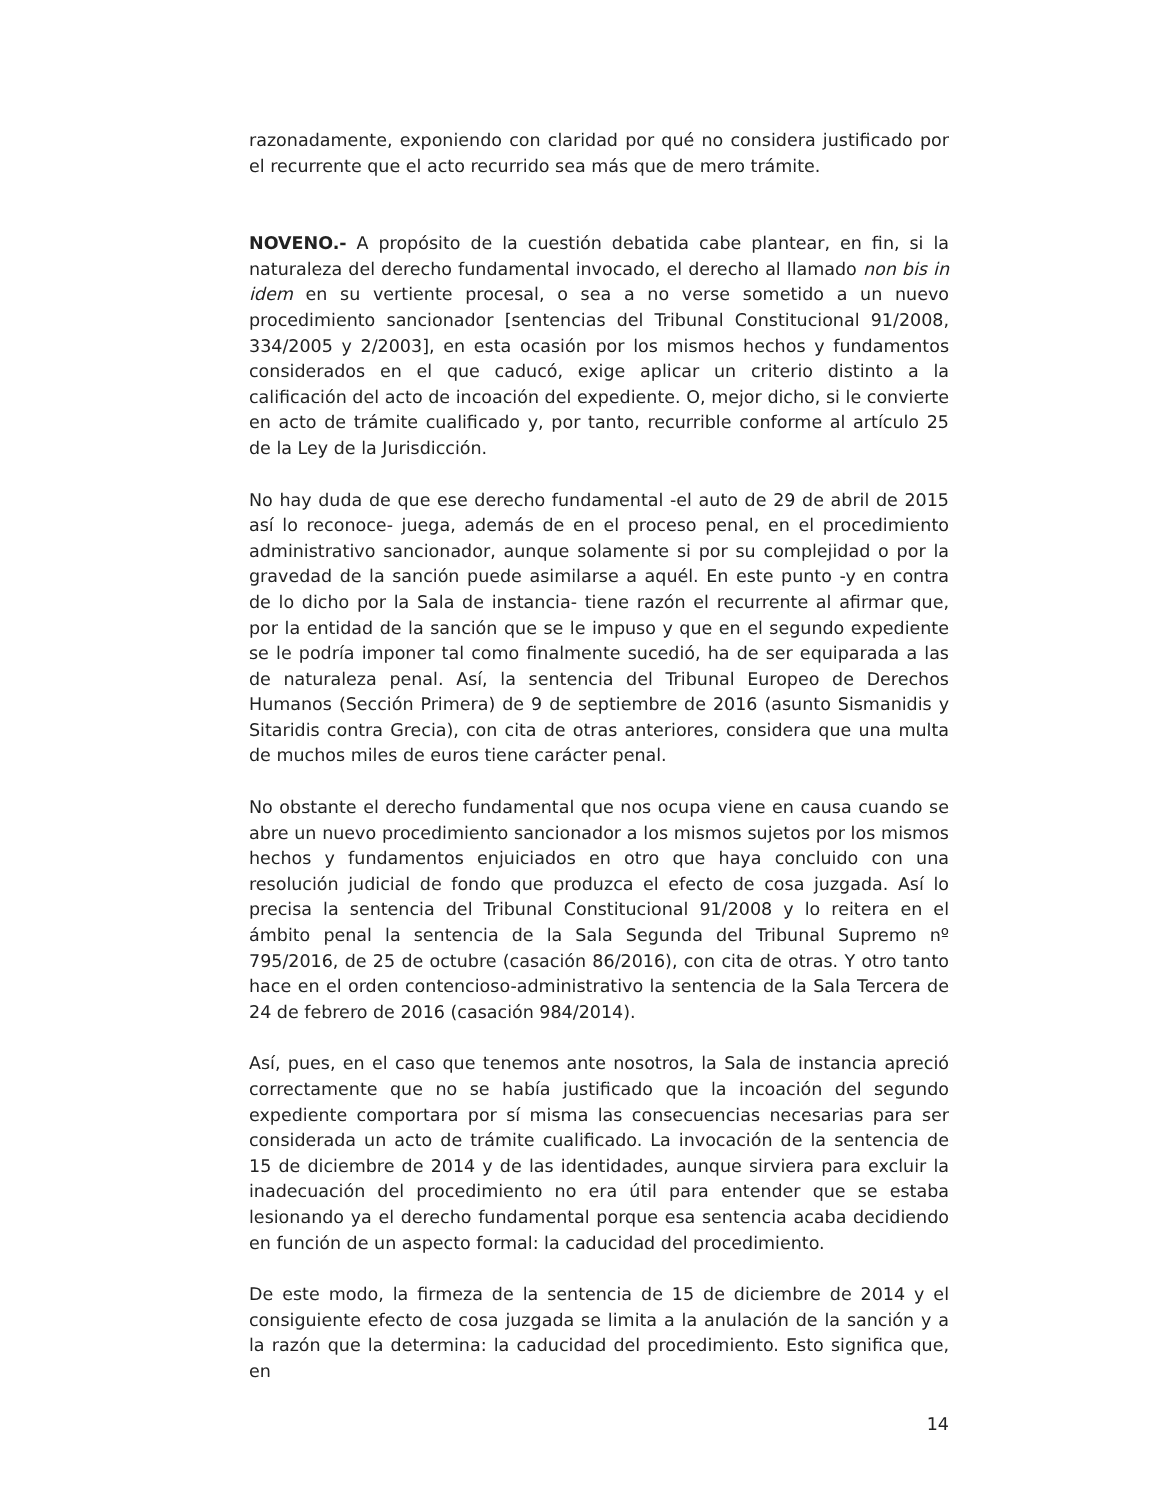razonadamente, exponiendo con claridad por qué no considera justificado por el recurrente que el acto recurrido sea más que de mero trámite.
NOVENO.- A propósito de la cuestión debatida cabe plantear, en fin, si la naturaleza del derecho fundamental invocado, el derecho al llamado non bis in idem en su vertiente procesal, o sea a no verse sometido a un nuevo procedimiento sancionador [sentencias del Tribunal Constitucional 91/2008, 334/2005 y 2/2003], en esta ocasión por los mismos hechos y fundamentos considerados en el que caducó, exige aplicar un criterio distinto a la calificación del acto de incoación del expediente. O, mejor dicho, si le convierte en acto de trámite cualificado y, por tanto, recurrible conforme al artículo 25 de la Ley de la Jurisdicción.
No hay duda de que ese derecho fundamental -el auto de 29 de abril de 2015 así lo reconoce- juega, además de en el proceso penal, en el procedimiento administrativo sancionador, aunque solamente si por su complejidad o por la gravedad de la sanción puede asimilarse a aquél. En este punto -y en contra de lo dicho por la Sala de instancia- tiene razón el recurrente al afirmar que, por la entidad de la sanción que se le impuso y que en el segundo expediente se le podría imponer tal como finalmente sucedió, ha de ser equiparada a las de naturaleza penal. Así, la sentencia del Tribunal Europeo de Derechos Humanos (Sección Primera) de 9 de septiembre de 2016 (asunto Sismanidis y Sitaridis contra Grecia), con cita de otras anteriores, considera que una multa de muchos miles de euros tiene carácter penal.
No obstante el derecho fundamental que nos ocupa viene en causa cuando se abre un nuevo procedimiento sancionador a los mismos sujetos por los mismos hechos y fundamentos enjuiciados en otro que haya concluido con una resolución judicial de fondo que produzca el efecto de cosa juzgada. Así lo precisa la sentencia del Tribunal Constitucional 91/2008 y lo reitera en el ámbito penal la sentencia de la Sala Segunda del Tribunal Supremo nº 795/2016, de 25 de octubre (casación 86/2016), con cita de otras. Y otro tanto hace en el orden contencioso-administrativo la sentencia de la Sala Tercera de 24 de febrero de 2016 (casación 984/2014).
Así, pues, en el caso que tenemos ante nosotros, la Sala de instancia apreció correctamente que no se había justificado que la incoación del segundo expediente comportara por sí misma las consecuencias necesarias para ser considerada un acto de trámite cualificado. La invocación de la sentencia de 15 de diciembre de 2014 y de las identidades, aunque sirviera para excluir la inadecuación del procedimiento no era útil para entender que se estaba lesionando ya el derecho fundamental porque esa sentencia acaba decidiendo en función de un aspecto formal: la caducidad del procedimiento.
De este modo, la firmeza de la sentencia de 15 de diciembre de 2014 y el consiguiente efecto de cosa juzgada se limita a la anulación de la sanción y a la razón que la determina: la caducidad del procedimiento. Esto significa que, en
14